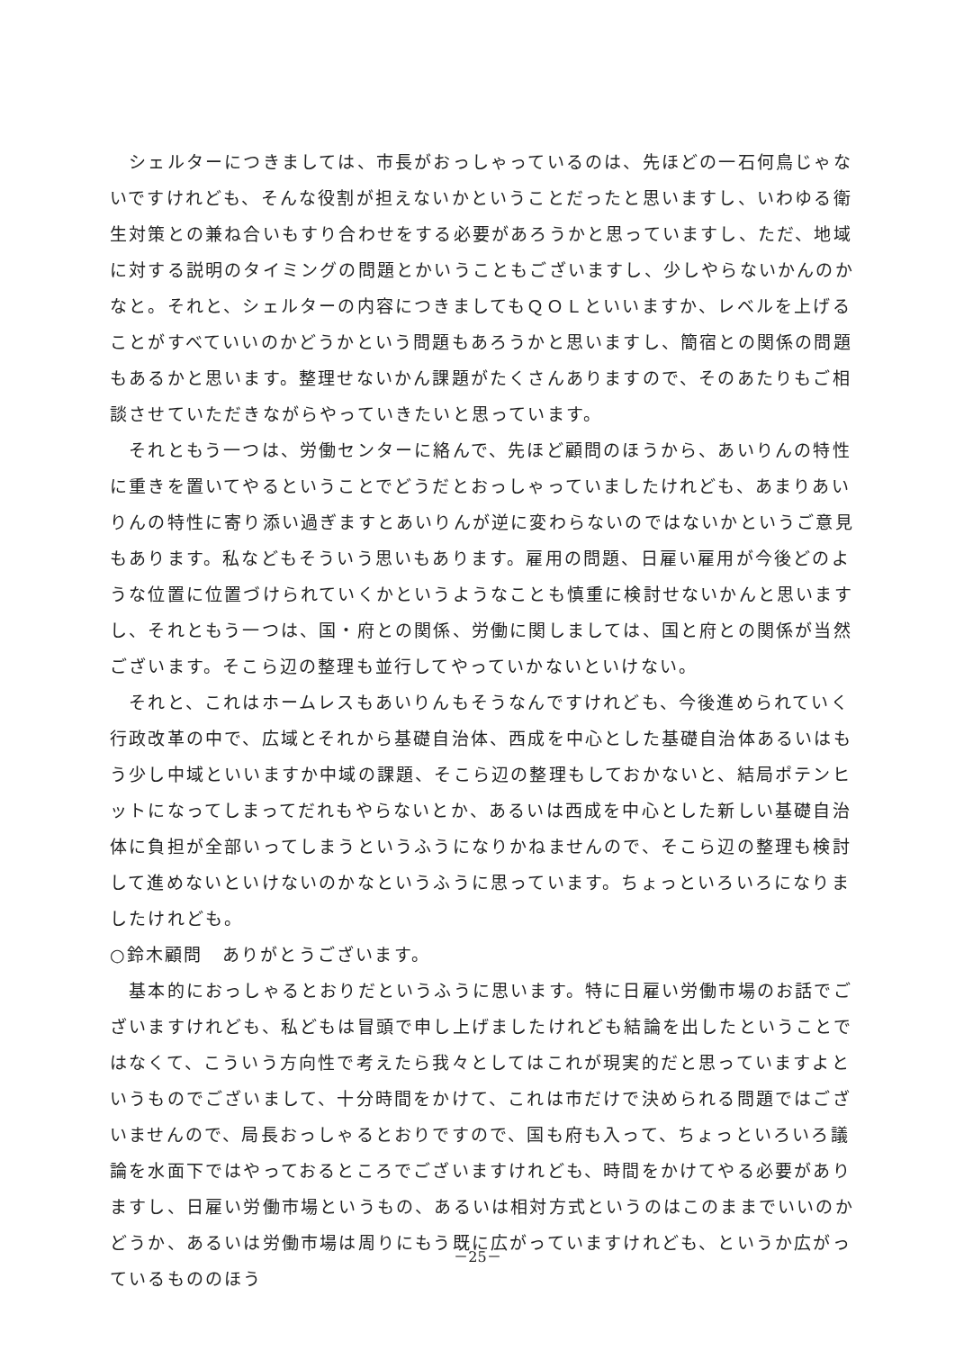シェルターにつきましては、市長がおっしゃっているのは、先ほどの一石何鳥じゃないですけれども、そんな役割が担えないかということだったと思いますし、いわゆる衛生対策との兼ね合いもすり合わせをする必要があろうかと思っていますし、ただ、地域に対する説明のタイミングの問題とかいうこともございますし、少しやらないかんのかなと。それと、シェルターの内容につきましてもＱＯＬといいますか、レベルを上げることがすべていいのかどうかという問題もあろうかと思いますし、簡宿との関係の問題もあるかと思います。整理せないかん課題がたくさんありますので、そのあたりもご相談させていただきながらやっていきたいと思っています。
　それともう一つは、労働センターに絡んで、先ほど顧問のほうから、あいりんの特性に重きを置いてやるということでどうだとおっしゃっていましたけれども、あまりあいりんの特性に寄り添い過ぎますとあいりんが逆に変わらないのではないかというご意見もあります。私などもそういう思いもあります。雇用の問題、日雇い雇用が今後どのような位置に位置づけられていくかというようなことも慎重に検討せないかんと思いますし、それともう一つは、国・府との関係、労働に関しましては、国と府との関係が当然ございます。そこら辺の整理も並行してやっていかないといけない。
　それと、これはホームレスもあいりんもそうなんですけれども、今後進められていく行政改革の中で、広域とそれから基礎自治体、西成を中心とした基礎自治体あるいはもう少し中域といいますか中域の課題、そこら辺の整理もしておかないと、結局ポテンヒットになってしまってだれもやらないとか、あるいは西成を中心とした新しい基礎自治体に負担が全部いってしまうというふうになりかねませんので、そこら辺の整理も検討して進めないといけないのかなというふうに思っています。ちょっといろいろになりましたけれども。
○鈴木顧問　ありがとうございます。
　基本的におっしゃるとおりだというふうに思います。特に日雇い労働市場のお話でございますけれども、私どもは冒頭で申し上げましたけれども結論を出したということではなくて、こういう方向性で考えたら我々としてはこれが現実的だと思っていますよというものでございまして、十分時間をかけて、これは市だけで決められる問題ではございませんので、局長おっしゃるとおりですので、国も府も入って、ちょっといろいろ議論を水面下ではやっておるところでございますけれども、時間をかけてやる必要がありますし、日雇い労働市場というもの、あるいは相対方式というのはこのままでいいのかどうか、あるいは労働市場は周りにもう既に広がっていますけれども、というか広がっているもののほう
－25－